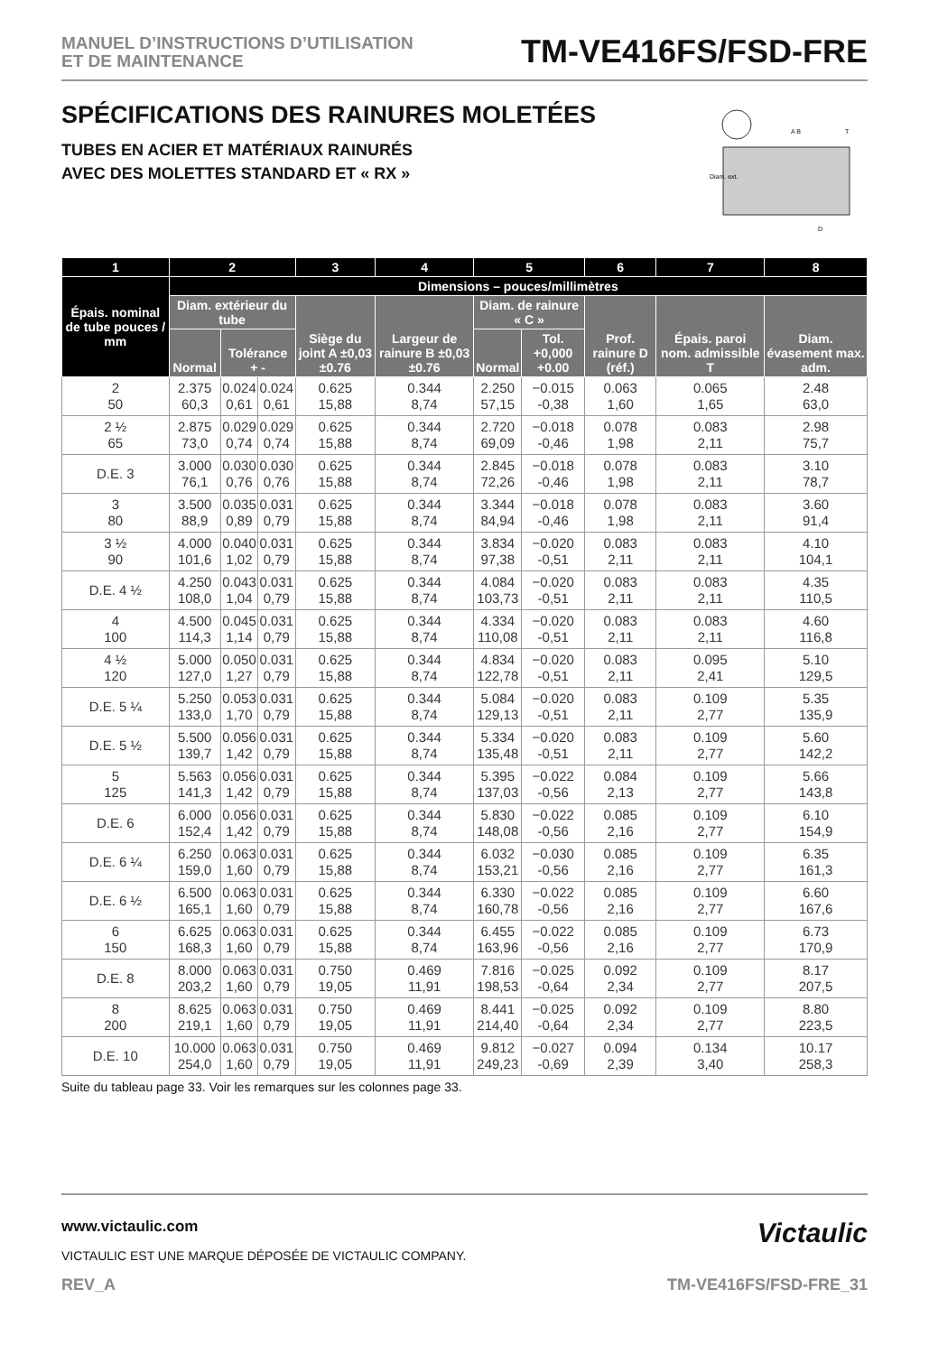MANUEL D’INSTRUCTIONS D’UTILISATION
ET DE MAINTENANCE
TM-VE416FS/FSD-FRE
SPÉCIFICATIONS DES RAINURES MOLETÉES
TUBES EN ACIER ET MATÉRIAUX RAINURÉS
AVEC DES MOLETTES STANDARD ET « RX »
Diam. ext.
A B
T
D
| 1 | 2 | | | 3 | 4 | 5 | | 6 | 7 | 8 |
| --- | --- | --- | --- | --- | --- | --- | --- | --- | --- | --- |
| Épais. nominal de tube pouces / mm | Dimensions – pouces/millimètres | | | | | | | | | |
| | Diam. extérieur du tube | | | Siège du joint A ±0,03 ±0.76 | Largeur de rainure B ±0,03 ±0.76 | Diam. de rainure « C » | | Prof. rainure D (réf.) | Épais. paroi nom. admissible T | Diam. évasement max. adm. |
| | Normal | Tolérance + - | | | | Normal | Tol. +0,000 +0.00 | | | |
| 2 50 | 2.375 60,3 | 0.024 0,61 | 0.024 0,61 | 0.625 15,88 | 0.344 8,74 | 2.250 57,15 | −0.015 -0,38 | 0.063 1,60 | 0.065 1,65 | 2.48 63,0 |
| 2 ½ 65 | 2.875 73,0 | 0.029 0,74 | 0.029 0,74 | 0.625 15,88 | 0.344 8,74 | 2.720 69,09 | −0.018 -0,46 | 0.078 1,98 | 0.083 2,11 | 2.98 75,7 |
| D.E. 3 | 3.000 76,1 | 0.030 0,76 | 0.030 0,76 | 0.625 15,88 | 0.344 8,74 | 2.845 72,26 | −0.018 -0,46 | 0.078 1,98 | 0.083 2,11 | 3.10 78,7 |
| 3 80 | 3.500 88,9 | 0.035 0,89 | 0.031 0,79 | 0.625 15,88 | 0.344 8,74 | 3.344 84,94 | −0.018 -0,46 | 0.078 1,98 | 0.083 2,11 | 3.60 91,4 |
| 3 ½ 90 | 4.000 101,6 | 0.040 1,02 | 0.031 0,79 | 0.625 15,88 | 0.344 8,74 | 3.834 97,38 | −0.020 -0,51 | 0.083 2,11 | 0.083 2,11 | 4.10 104,1 |
| D.E. 4 ½ | 4.250 108,0 | 0.043 1,04 | 0.031 0,79 | 0.625 15,88 | 0.344 8,74 | 4.084 103,73 | −0.020 -0,51 | 0.083 2,11 | 0.083 2,11 | 4.35 110,5 |
| 4 100 | 4.500 114,3 | 0.045 1,14 | 0.031 0,79 | 0.625 15,88 | 0.344 8,74 | 4.334 110,08 | −0.020 -0,51 | 0.083 2,11 | 0.083 2,11 | 4.60 116,8 |
| 4 ½ 120 | 5.000 127,0 | 0.050 1,27 | 0.031 0,79 | 0.625 15,88 | 0.344 8,74 | 4.834 122,78 | −0.020 -0,51 | 0.083 2,11 | 0.095 2,41 | 5.10 129,5 |
| D.E. 5 ¼ | 5.250 133,0 | 0.053 1,70 | 0.031 0,79 | 0.625 15,88 | 0.344 8,74 | 5.084 129,13 | −0.020 -0,51 | 0.083 2,11 | 0.109 2,77 | 5.35 135,9 |
| D.E. 5 ½ | 5.500 139,7 | 0.056 1,42 | 0.031 0,79 | 0.625 15,88 | 0.344 8,74 | 5.334 135,48 | −0.020 -0,51 | 0.083 2,11 | 0.109 2,77 | 5.60 142,2 |
| 5 125 | 5.563 141,3 | 0.056 1,42 | 0.031 0,79 | 0.625 15,88 | 0.344 8,74 | 5.395 137,03 | −0.022 -0,56 | 0.084 2,13 | 0.109 2,77 | 5.66 143,8 |
| D.E. 6 | 6.000 152,4 | 0.056 1,42 | 0.031 0,79 | 0.625 15,88 | 0.344 8,74 | 5.830 148,08 | −0.022 -0,56 | 0.085 2,16 | 0.109 2,77 | 6.10 154,9 |
| D.E. 6 ¼ | 6.250 159,0 | 0.063 1,60 | 0.031 0,79 | 0.625 15,88 | 0.344 8,74 | 6.032 153,21 | −0.030 -0,56 | 0.085 2,16 | 0.109 2,77 | 6.35 161,3 |
| D.E. 6 ½ | 6.500 165,1 | 0.063 1,60 | 0.031 0,79 | 0.625 15,88 | 0.344 8,74 | 6.330 160,78 | −0.022 -0,56 | 0.085 2,16 | 0.109 2,77 | 6.60 167,6 |
| 6 150 | 6.625 168,3 | 0.063 1,60 | 0.031 0,79 | 0.625 15,88 | 0.344 8,74 | 6.455 163,96 | −0.022 -0,56 | 0.085 2,16 | 0.109 2,77 | 6.73 170,9 |
| D.E. 8 | 8.000 203,2 | 0.063 1,60 | 0.031 0,79 | 0.750 19,05 | 0.469 11,91 | 7.816 198,53 | −0.025 -0,64 | 0.092 2,34 | 0.109 2,77 | 8.17 207,5 |
| 8 200 | 8.625 219,1 | 0.063 1,60 | 0.031 0,79 | 0.750 19,05 | 0.469 11,91 | 8.441 214,40 | −0.025 -0,64 | 0.092 2,34 | 0.109 2,77 | 8.80 223,5 |
| D.E. 10 | 10.000 254,0 | 0.063 1,60 | 0.031 0,79 | 0.750 19,05 | 0.469 11,91 | 9.812 249,23 | −0.027 -0,69 | 0.094 2,39 | 0.134 3,40 | 10.17 258,3 |
Suite du tableau page 33. Voir les remarques sur les colonnes page 33.
www.victaulic.com
Victaulic
VICTAULIC EST UNE MARQUE DÉPOSÉE DE VICTAULIC COMPANY.
REV_A TM-VE416FS/FSD-FRE_31